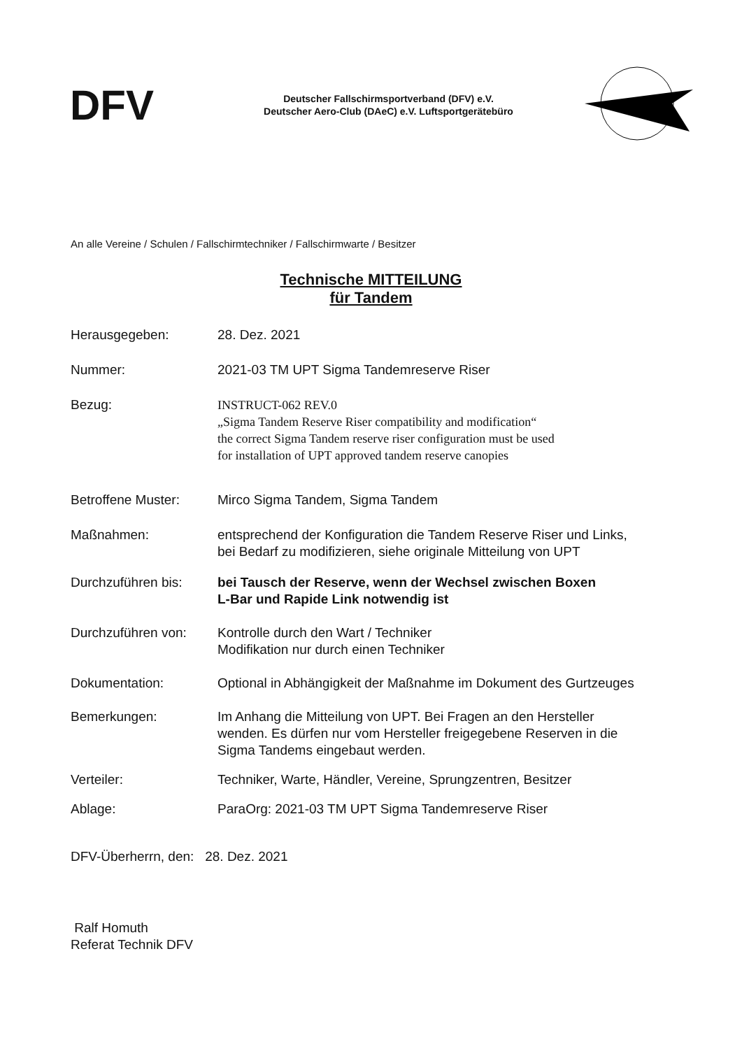DFV
Deutscher Fallschirmsportverband (DFV) e.V.
Deutscher Aero-Club (DAeC) e.V. Luftsportgerätebüro
An alle Vereine / Schulen / Fallschirmtechniker / Fallschirmwarte / Besitzer
Technische MITTEILUNG
für Tandem
Herausgegeben: 28. Dez. 2021
Nummer: 2021-03 TM UPT Sigma Tandemreserve Riser
Bezug: INSTRUCT-062 REV.0
„Sigma Tandem Reserve Riser compatibility and modification“
the correct Sigma Tandem reserve riser configuration must be used
for installation of UPT approved tandem reserve canopies
Betroffene Muster: Mirco Sigma Tandem, Sigma Tandem
Maßnahmen: entsprechend der Konfiguration die Tandem Reserve Riser und Links,
bei Bedarf zu modifizieren, siehe originale Mitteilung von UPT
Durchzuführen bis: bei Tausch der Reserve, wenn der Wechsel zwischen Boxen
L-Bar und Rapide Link notwendig ist
Durchzuführen von: Kontrolle durch den Wart / Techniker
Modifikation nur durch einen Techniker
Dokumentation: Optional in Abhängigkeit der Maßnahme im Dokument des Gurtzeuges
Bemerkungen: Im Anhang die Mitteilung von UPT. Bei Fragen an den Hersteller
wenden. Es dürfen nur vom Hersteller freigegebene Reserven in die
Sigma Tandems eingebaut werden.
Verteiler: Techniker, Warte, Händler, Vereine, Sprungzentren, Besitzer
Ablage: ParaOrg: 2021-03 TM UPT Sigma Tandemreserve Riser
DFV-Überherrn, den: 28. Dez. 2021
Ralf Homuth
Referat Technik DFV